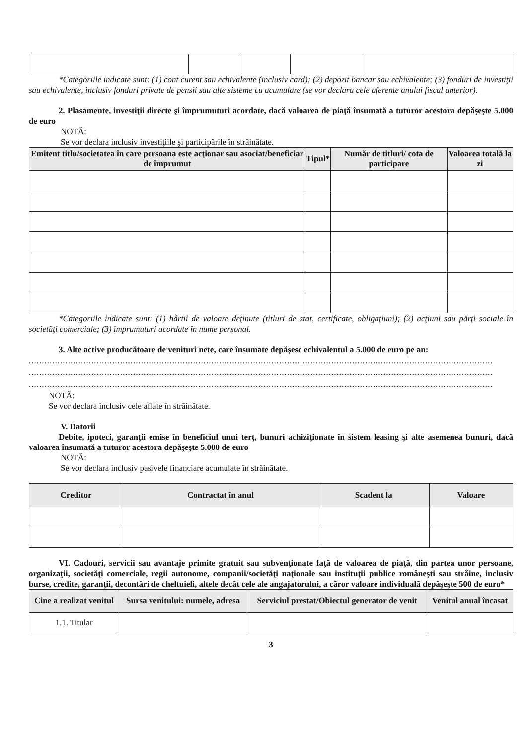*Categoriile indicate sunt: (1) cont curent sau echivalente (inclusiv card); (2) depozit bancar sau echivalente; (3) fonduri de investiţii sau echivalente, inclusiv fonduri private de pensii sau alte sisteme cu acumulare (se vor declara cele aferente anului fiscal anterior).
2. Plasamente, investiţii directe şi împrumuturi acordate, dacă valoarea de piaţă însumată a tuturor acestora depăşeşte 5.000 de euro
NOTĂ:
Se vor declara inclusiv investiţiile şi participările în străinătate.
| Emitent titlu/societatea în care persoana este acţionar sau asociat/beneficiar de împrumut | Tipul* | Număr de titluri/ cota de participare | Valoarea totală la zi |
| --- | --- | --- | --- |
*Categoriile indicate sunt: (1) hârtii de valoare deţinute (titluri de stat, certificate, obligaţiuni); (2) acţiuni sau părţi sociale în societăţi comerciale; (3) împrumuturi acordate în nume personal.
3. Alte active producătoare de venituri nete, care însumate depăşesc echivalentul a 5.000 de euro pe an:
..................................................................................................................................................................................
..................................................................................................................................................................................
..................................................................................................................................................................................
NOTĂ:
Se vor declara inclusiv cele aflate în străinătate.
V. Datorii
Debite, ipoteci, garanţii emise în beneficiul unui terţ, bunuri achiziţionate în sistem leasing şi alte asemenea bunuri, dacă valoarea însumată a tuturor acestora depăşeşte 5.000 de euro
NOTĂ:
Se vor declara inclusiv pasivele financiare acumulate în străinătate.
| Creditor | Contractat în anul | Scadent la | Valoare |
| --- | --- | --- | --- |
VI. Cadouri, servicii sau avantaje primite gratuit sau subvenţionate faţă de valoarea de piaţă, din partea unor persoane, organizaţii, societăţi comerciale, regii autonome, companii/societăţi naţionale sau instituţii publice româneşti sau străine, inclusiv burse, credite, garanţii, decontări de cheltuieli, altele decât cele ale angajatorului, a căror valoare individuală depăşeşte 500 de euro*
| Cine a realizat venitul | Sursa venitului: numele, adresa | Serviciul prestat/Obiectul generator de venit | Venitul anual încasat |
| --- | --- | --- | --- |
| 1.1. Titular | | | |
3